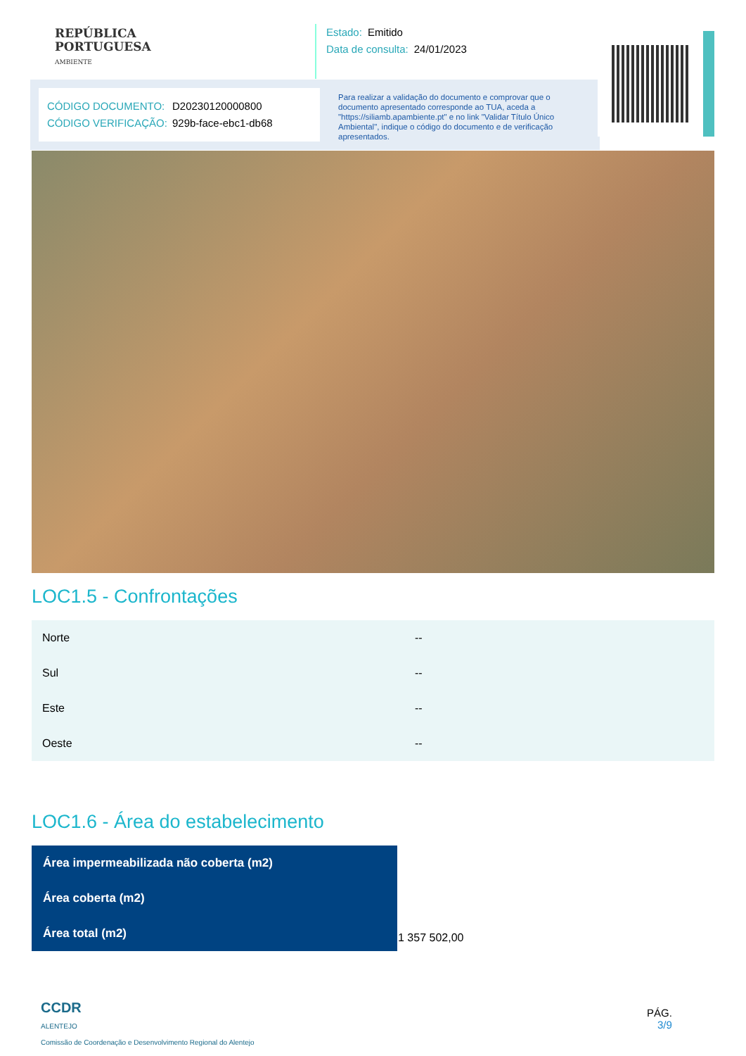REPÚBLICA
PORTUGUESA
AMBIENTE
Estado: Emitido
Data de consulta: 24/01/2023
CÓDIGO DOCUMENTO: D20230120000800
CÓDIGO VERIFICAÇÃO: 929b-face-ebc1-db68
Para realizar a validação do documento e comprovar que o documento apresentado corresponde ao TUA, aceda a "https://siliamb.apambiente.pt" e no link "Validar Título Único Ambiental", indique o código do documento e de verificação apresentados.
LOC1.5 - Confrontações
| Norte | -- |
| Sul | -- |
| Este | -- |
| Oeste | -- |
LOC1.6 - Área do estabelecimento
| Área impermeabilizada não coberta (m2) | |
| Área coberta (m2) | |
| Área total (m2) | 1 357 502,00 |
CCDR
ALENTEJO
Comissão de Coordenação e Desenvolvimento Regional do Alentejo
PÁG.
3/9